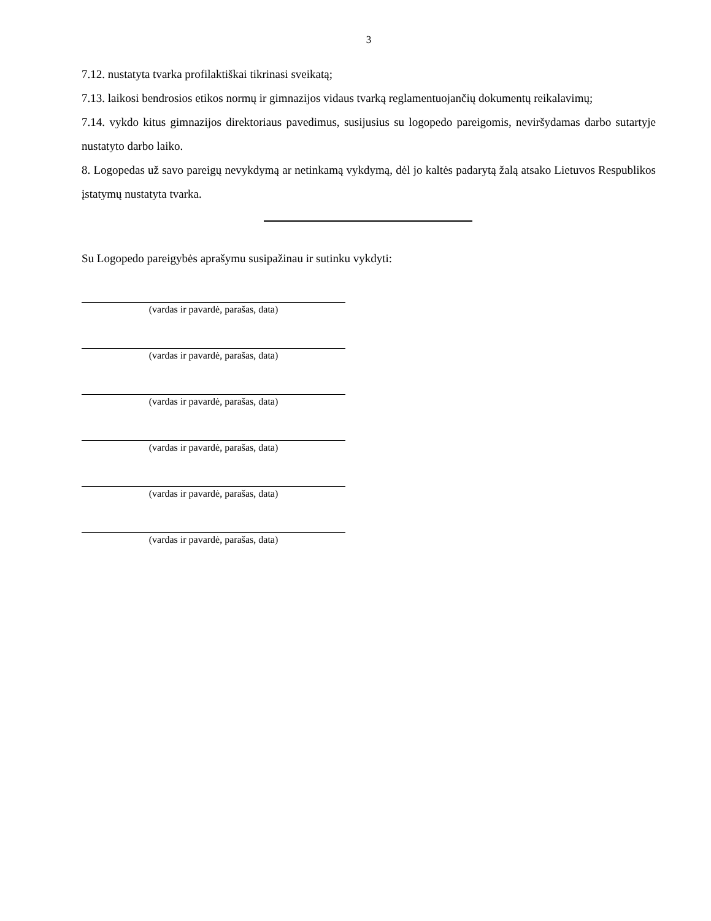3
7.12. nustatyta tvarka profilaktiškai tikrinasi sveikatą;
7.13. laikosi bendrosios etikos normų ir gimnazijos vidaus tvarką reglamentuojančių dokumentų reikalavimų;
7.14. vykdo kitus gimnazijos direktoriaus pavedimus, susijusius su logopedo pareigomis, neviršydamas darbo sutartyje nustatyto darbo laiko.
8. Logopedas už savo pareigų nevykdymą ar netinkamą vykdymą, dėl jo kaltės padarytą žalą atsako Lietuvos Respublikos įstatymų nustatyta tvarka.
Su Logopedo pareigybės aprašymu susipažinau ir sutinku vykdyti:
(vardas ir pavardė, parašas, data)
(vardas ir pavardė, parašas, data)
(vardas ir pavardė, parašas, data)
(vardas ir pavardė, parašas, data)
(vardas ir pavardė, parašas, data)
(vardas ir pavardė, parašas, data)